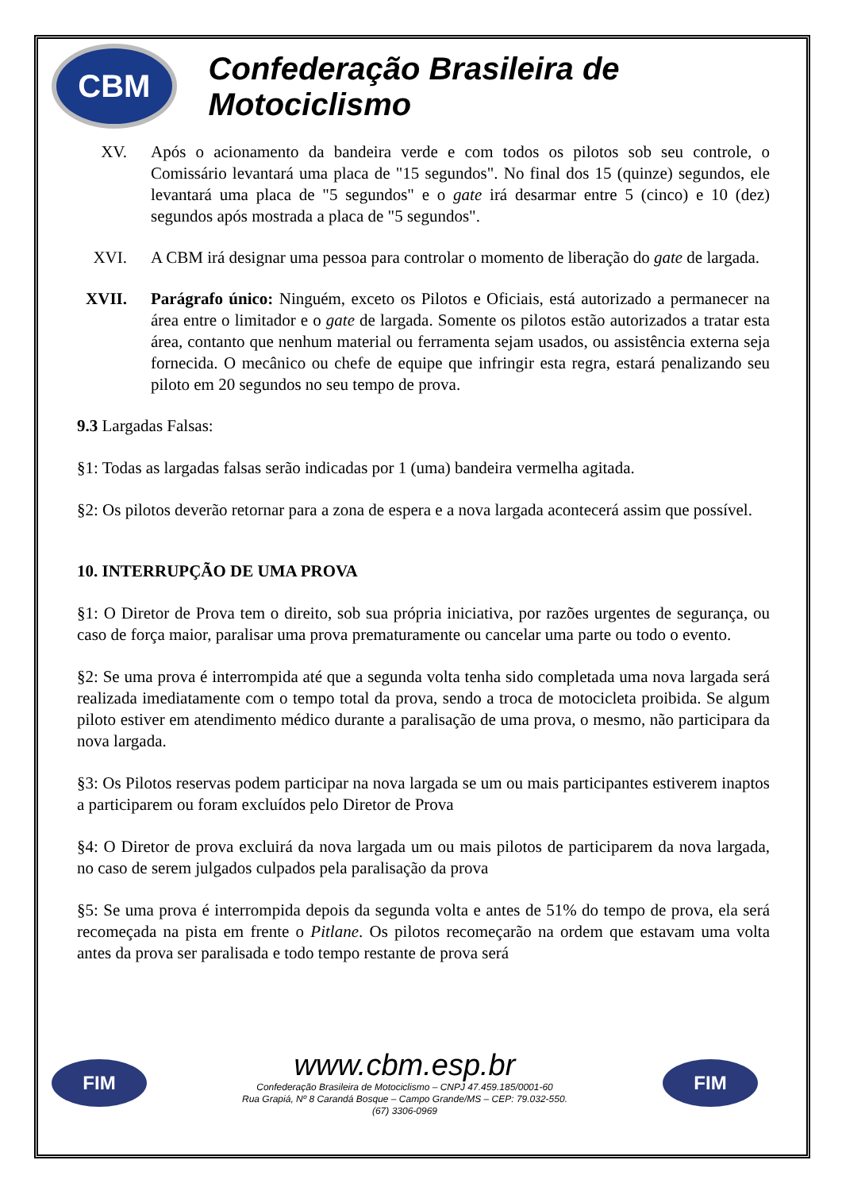CBM
Confederação Brasileira de Motociclismo
XV. Após o acionamento da bandeira verde e com todos os pilotos sob seu controle, o Comissário levantará uma placa de "15 segundos". No final dos 15 (quinze) segundos, ele levantará uma placa de "5 segundos" e o gate irá desarmar entre 5 (cinco) e 10 (dez) segundos após mostrada a placa de "5 segundos".
XVI. A CBM irá designar uma pessoa para controlar o momento de liberação do gate de largada.
XVII. Parágrafo único: Ninguém, exceto os Pilotos e Oficiais, está autorizado a permanecer na área entre o limitador e o gate de largada. Somente os pilotos estão autorizados a tratar esta área, contanto que nenhum material ou ferramenta sejam usados, ou assistência externa seja fornecida. O mecânico ou chefe de equipe que infringir esta regra, estará penalizando seu piloto em 20 segundos no seu tempo de prova.
9.3 Largadas Falsas:
§1: Todas as largadas falsas serão indicadas por 1 (uma) bandeira vermelha agitada.
§2: Os pilotos deverão retornar para a zona de espera e a nova largada acontecerá assim que possível.
10. INTERRUPÇÃO DE UMA PROVA
§1: O Diretor de Prova tem o direito, sob sua própria iniciativa, por razões urgentes de segurança, ou caso de força maior, paralisar uma prova prematuramente ou cancelar uma parte ou todo o evento.
§2: Se uma prova é interrompida até que a segunda volta tenha sido completada uma nova largada será realizada imediatamente com o tempo total da prova, sendo a troca de motocicleta proibida. Se algum piloto estiver em atendimento médico durante a paralisação de uma prova, o mesmo, não participara da nova largada.
§3: Os Pilotos reservas podem participar na nova largada se um ou mais participantes estiverem inaptos a participarem ou foram excluídos pelo Diretor de Prova
§4: O Diretor de prova excluirá da nova largada um ou mais pilotos de participarem da nova largada, no caso de serem julgados culpados pela paralisação da prova
§5: Se uma prova é interrompida depois da segunda volta e antes de 51% do tempo de prova, ela será recomeçada na pista em frente o Pitlane. Os pilotos recomeçarão na ordem que estavam uma volta antes da prova ser paralisada e todo tempo restante de prova será
FIM
www.cbm.esp.br
Confederação Brasileira de Motociclismo – CNPJ 47.459.185/0001-60
Rua Grapiá, Nº 8 Carandá Bosque – Campo Grande/MS – CEP: 79.032-550.
(67) 3306-0969
FIM